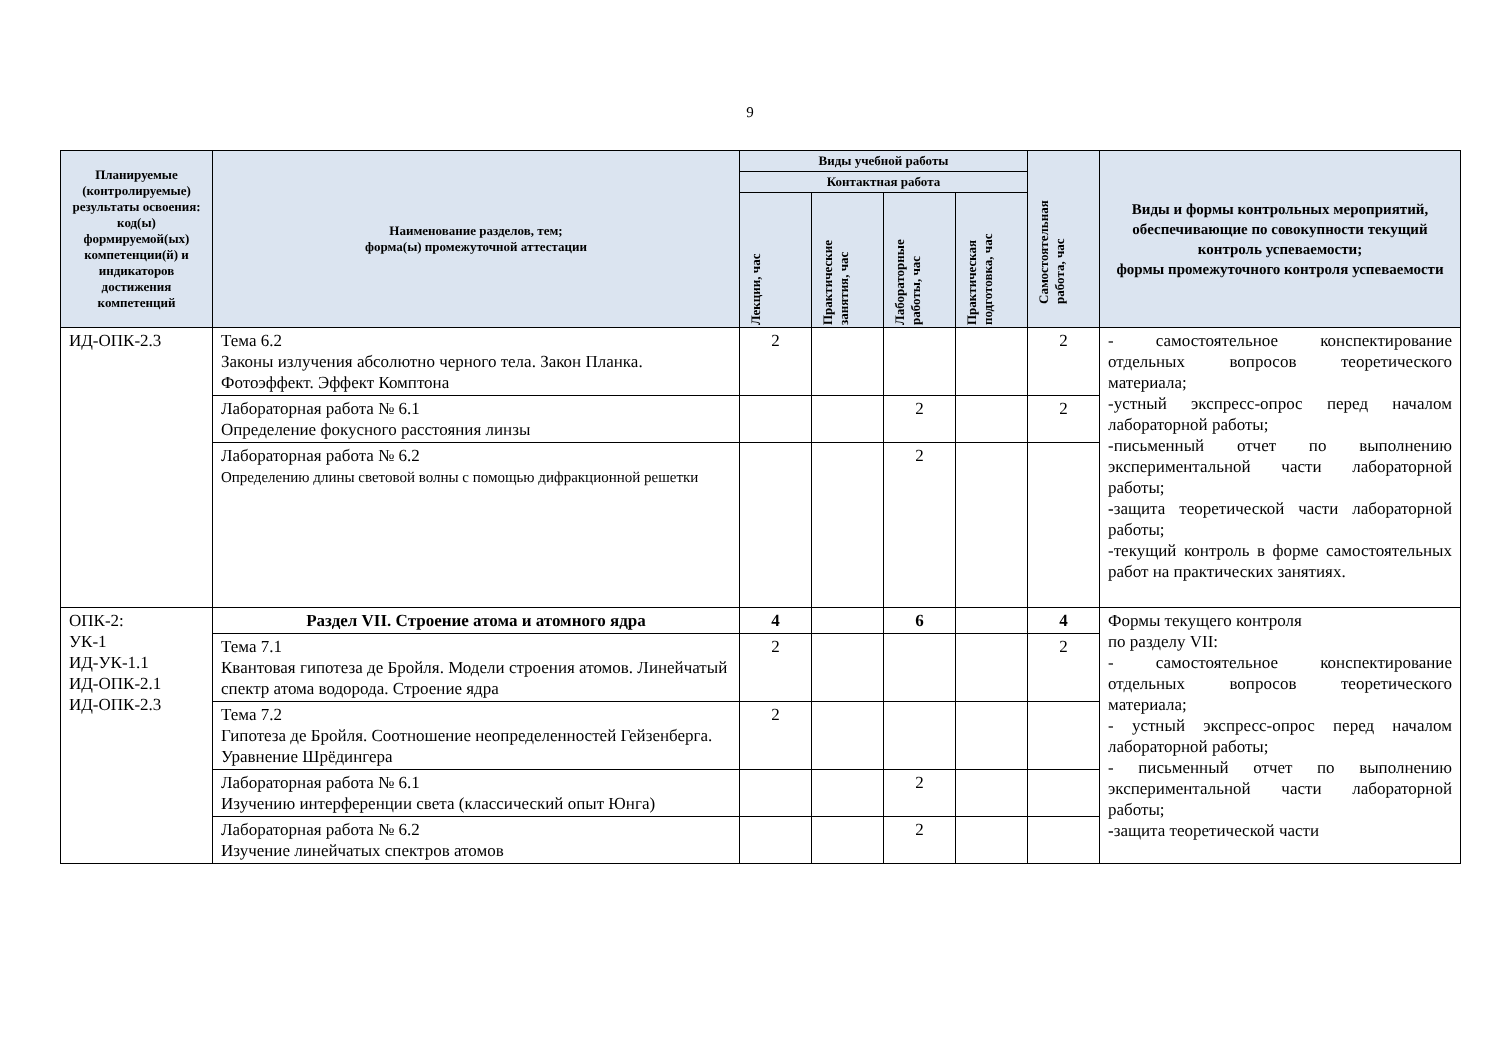9
| Планируемые (контролируемые) результаты освоения: код(ы) формируемой(ых) компетенции(й) и индикаторов достижения компетенций | Наименование разделов, тем; форма(ы) промежуточной аттестации | Виды учебной работы | | | | Самостоятельная работа, час | Виды и формы контрольных мероприятий, обеспечивающие по совокупности текущий контроль успеваемости; формы промежуточного контроля успеваемости |
| --- | --- | --- | --- | --- | --- | --- | --- |
| | | Контактная работа | | | | | |
| | | Лекции, час | Практические занятия, час | Лабораторные работы, час | Практическая подготовка, час | | |
| ИД-ОПК-2.3 | Тема 6.2 Законы излучения абсолютно черного тела. Закон Планка. Фотоэффект. Эффект Комптона | 2 | | | | 2 | - самостоятельное конспектирование отдельных вопросов теоретического материала; -устный экспресс-опрос перед началом лабораторной работы; -письменный отчет по выполнению экспериментальной части лабораторной работы; - защита теоретической части лабораторной работы; -текущий контроль в форме самостоятельных работ на практических занятиях. |
| | Лабораторная работа № 6.1 Определение фокусного расстояния линзы | | | 2 | | 2 | |
| | Лабораторная работа № 6.2 Определению длины световой волны с помощью дифракционной решетки | | | 2 | | | |
| ОПК-2: УК-1 ИД-УК-1.1 ИД-ОПК-2.1 ИД-ОПК-2.3 | Раздел VII. Строение атома и атомного ядра | 4 | | 6 | | 4 | Формы текущего контроля по разделу VII: - самостоятельное конспектирование отдельных вопросов теоретического материала; - устный экспресс-опрос перед началом лабораторной работы; - письменный отчет по выполнению экспериментальной части лабораторной работы; - защита теоретической части |
| | Тема 7.1 Квантовая гипотеза де Бройля. Модели строения атомов. Линейчатый спектр атома водорода. Строение ядра | 2 | | | | 2 | |
| | Тема 7.2 Гипотеза де Бройля. Соотношение неопределенностей Гейзенберга. Уравнение Шрёдингера | 2 | | | | | |
| | Лабораторная работа № 6.1 Изучению интерференции света (классический опыт Юнга) | | | 2 | | | |
| | Лабораторная работа № 6.2 Изучение линейчатых спектров атомов | | | 2 | | | |